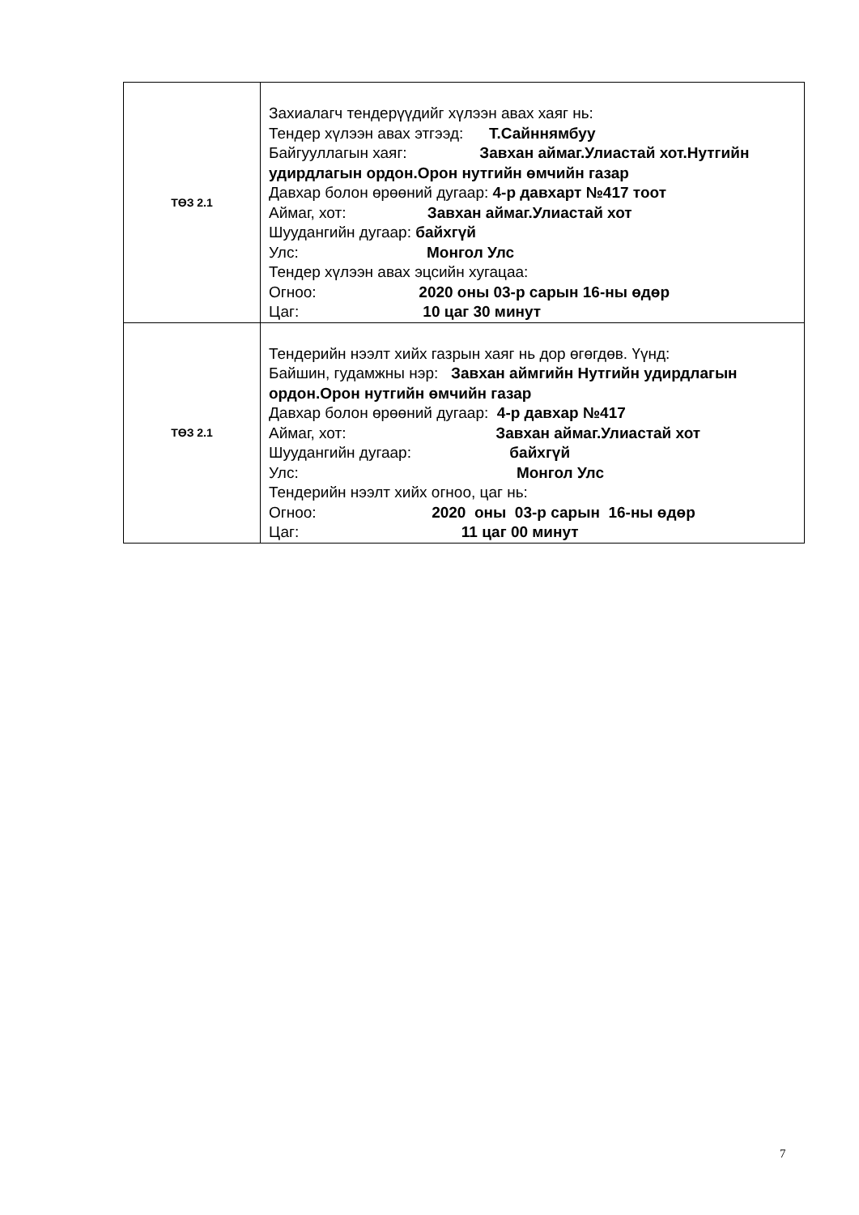| ТӨЗ 2.1 | Захиалагч тендерүүдийг хүлээн авах хаяг нь: Тендер хүлээн авах этгээд: Т.Сайннямбуу Байгууллагын хаяг: Завхан аймаг.Улиастай хот.Нутгийн удирдлагын ордон.Орон нутгийн өмчийн газар Давхар болон өрөөний дугаар: 4-р давхарт №417 тоот Аймаг, хот: Завхан аймаг.Улиастай хот Шуудангийн дугаар: байхгүй Улс: Монгол Улс Тендер хүлээн авах эцсийн хугацаа: Огноо: 2020 оны 03-р сарын 16-ны өдөр Цаг: 10 цаг 30 минут |
| ТӨЗ 2.1 | Тендерийн нээлт хийх газрын хаяг нь дор өгөгдөв. Үүнд: Байшин, гудамжны нэр: Завхан аймгийн Нутгийн удирдлагын ордон.Орон нутгийн өмчийн газар Давхар болон өрөөний дугаар: 4-р давхар №417 Аймаг, хот: Завхан аймаг.Улиастай хот Шуудангийн дугаар: байхгүй Улс: Монгол Улс Тендерийн нээлт хийх огноо, цаг нь: Огноо: 2020 оны 03-р сарын 16-ны өдөр Цаг: 11 цаг 00 минут |
7